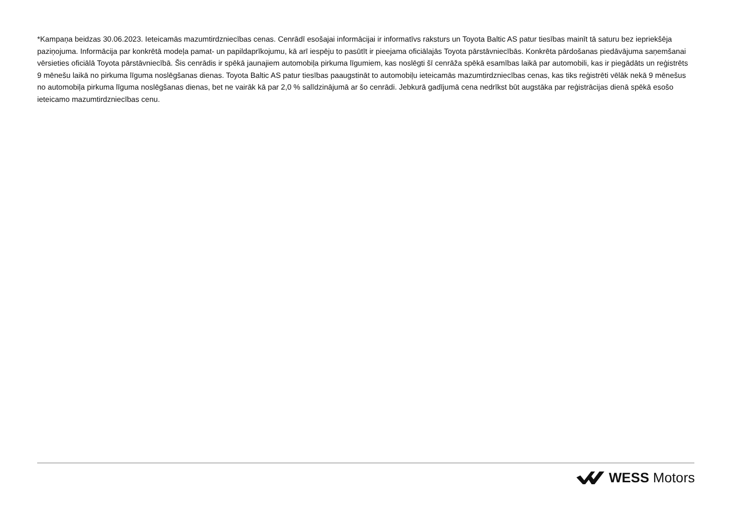*Kampaņa beidzas 30.06.2023. Ieteicamās mazumtirdzniecības cenas. Cenrādī esošajai informācijai ir informatīvs raksturs un Toyota Baltic AS patur tiesības mainīt tā saturu bez iepriekšēja paziņojuma. Informācija par konkrētā modeļa pamat- un papildaprīkojumu, kā arī iespēju to pasūtīt ir pieejama oficiālajās Toyota pārstāvniecībās. Konkrēta pārdošanas piedāvājuma saņemšanai vērsieties oficiālā Toyota pārstāvniecībā. Šis cenrādis ir spēkā jaunajiem automobiļa pirkuma līgumiem, kas noslēgti šī cenrāža spēkā esamības laikā par automobili, kas ir piegādāts un reģistrēts 9 mēnešu laikā no pirkuma līguma noslēgšanas dienas. Toyota Baltic AS patur tiesības paaugstināt to automobiļu ieteicamās mazumtirdzniecības cenas, kas tiks reģistrēti vēlāk nekā 9 mēnešus no automobiļa pirkuma līguma noslēgšanas dienas, bet ne vairāk kā par 2,0 % salīdzinājumā ar šo cenrādi. Jebkurā gadījumā cena nedrīkst būt augstāka par reģistrācijas dienā spēkā esošo ieteicamo mazumtirdzniecības cenu.
WESS Motors